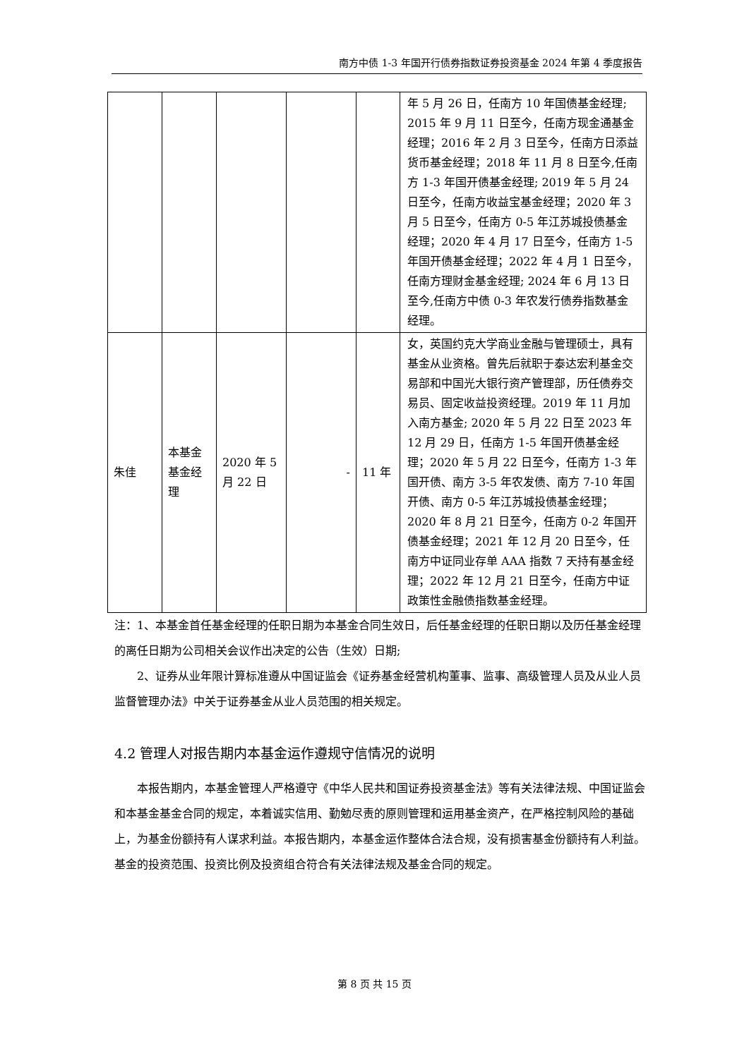南方中债 1-3 年国开行债券指数证券投资基金 2024 年第 4 季度报告
| | | | | | 年 5 月 26 日，任南方 10 年国债基金经理; 2015 年 9 月 11 日至今，任南方现金通基金经理；2016 年 2 月 3 日至今，任南方日添益货币基金经理；2018 年 11 月 8 日至今,任南方 1-3 年国开债基金经理; 2019 年 5 月 24 日至今，任南方收益宝基金经理；2020 年 3 月 5 日至今，任南方 0-5 年江苏城投债基金经理；2020 年 4 月 17 日至今，任南方 1-5 年国开债基金经理；2022 年 4 月 1 日至今，任南方理财金基金经理; 2024 年 6 月 13 日至今,任南方中债 0-3 年农发行债券指数基金经理。 |
| 朱佳 | 本基金基金经理 | 2020 年 5 月 22 日 | - | 11 年 | 女，英国约克大学商业金融与管理硕士，具有基金从业资格。曾先后就职于泰达宏利基金交易部和中国光大银行资产管理部，历任债券交易员、固定收益投资经理。2019 年 11 月加入南方基金; 2020 年 5 月 22 日至 2023 年 12 月 29 日，任南方 1-5 年国开债基金经理；2020 年 5 月 22 日至今，任南方 1-3 年国开债、南方 3-5 年农发债、南方 7-10 年国开债、南方 0-5 年江苏城投债基金经理；2020 年 8 月 21 日至今，任南方 0-2 年国开债基金经理；2021 年 12 月 20 日至今，任南方中证同业存单 AAA 指数 7 天持有基金经理；2022 年 12 月 21 日至今，任南方中证政策性金融债指数基金经理。 |
注：1、本基金首任基金经理的任职日期为本基金合同生效日，后任基金经理的任职日期以及历任基金经理的离任日期为公司相关会议作出决定的公告（生效）日期;
2、证券从业年限计算标准遵从中国证监会《证券基金经营机构董事、监事、高级管理人员及从业人员监督管理办法》中关于证券基金从业人员范围的相关规定。
4.2 管理人对报告期内本基金运作遵规守信情况的说明
本报告期内，本基金管理人严格遵守《中华人民共和国证券投资基金法》等有关法律法规、中国证监会和本基金基金合同的规定，本着诚实信用、勤勉尽责的原则管理和运用基金资产，在严格控制风险的基础上，为基金份额持有人谋求利益。本报告期内，本基金运作整体合法合规，没有损害基金份额持有人利益。基金的投资范围、投资比例及投资组合符合有关法律法规及基金合同的规定。
第 8 页 共 15 页